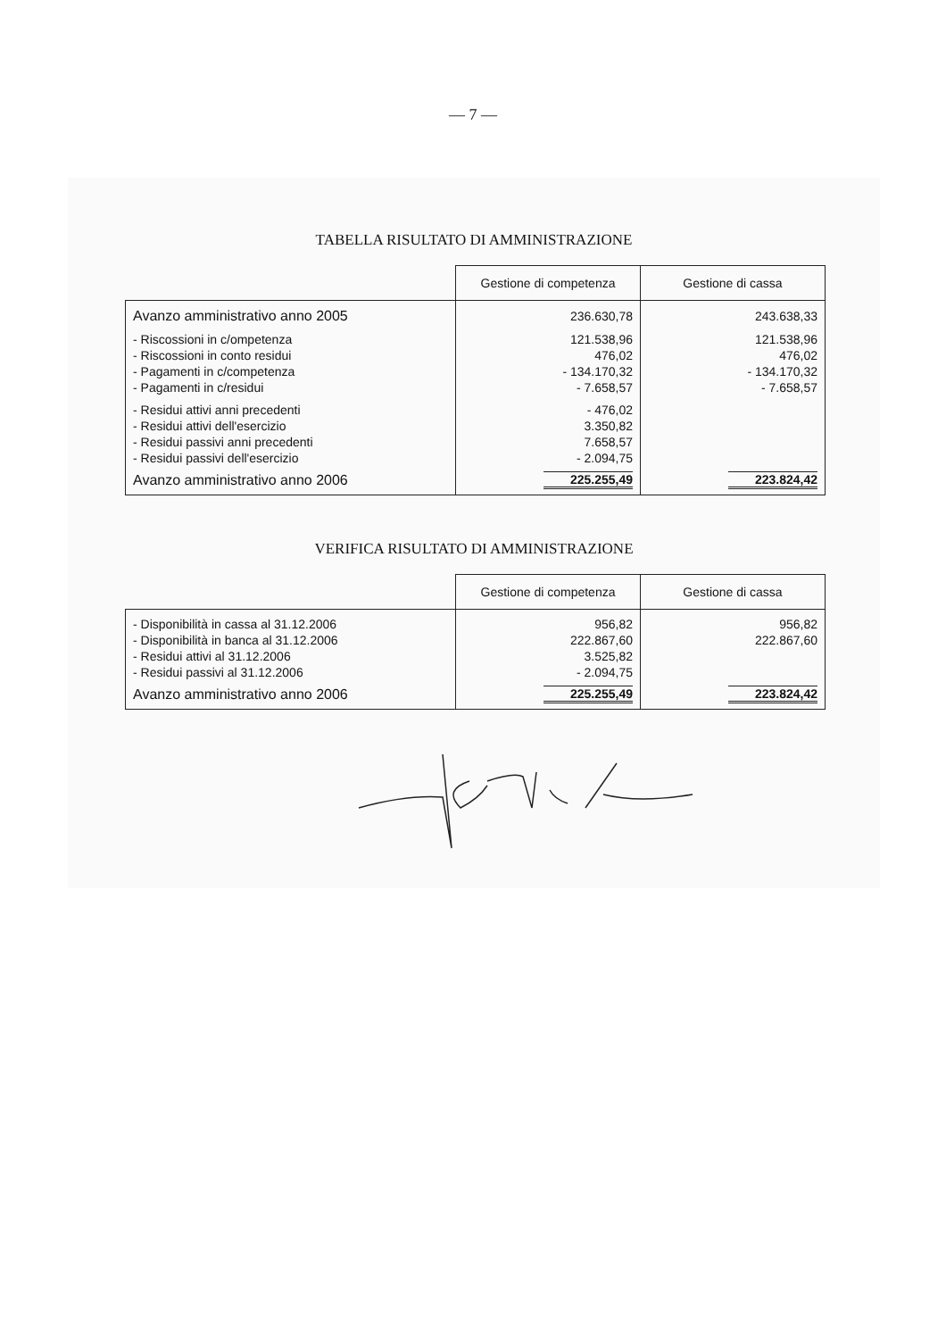— 7 —
TABELLA RISULTATO DI AMMINISTRAZIONE
| | Gestione di competenza | Gestione di cassa |
| --- | --- | --- |
| Avanzo amministrativo anno 2005 | 236.630,78 | 243.638,33 |
| - Riscossioni in c/ompetenza | 121.538,96 | 121.538,96 |
| - Riscossioni in conto residui | 476,02 | 476,02 |
| - Pagamenti in c/competenza | - 134.170,32 | - 134.170,32 |
| - Pagamenti in c/residui | - 7.658,57 | - 7.658,57 |
| - Residui attivi anni precedenti | - 476,02 | |
| - Residui attivi dell'esercizio | 3.350,82 | |
| - Residui passivi anni precedenti | 7.658,57 | |
| - Residui passivi dell'esercizio | - 2.094,75 | |
| Avanzo amministrativo anno 2006 | 225.255,49 | 223.824,42 |
VERIFICA RISULTATO DI AMMINISTRAZIONE
| | Gestione di competenza | Gestione di cassa |
| --- | --- | --- |
| - Disponibilità in cassa al 31.12.2006 | 956,82 | 956,82 |
| - Disponibilità in banca al 31.12.2006 | 222.867,60 | 222.867,60 |
| - Residui attivi al 31.12.2006 | 3.525,82 | |
| - Residui passivi al 31.12.2006 | - 2.094,75 | |
| Avanzo amministrativo anno 2006 | 225.255,49 | 223.824,42 |